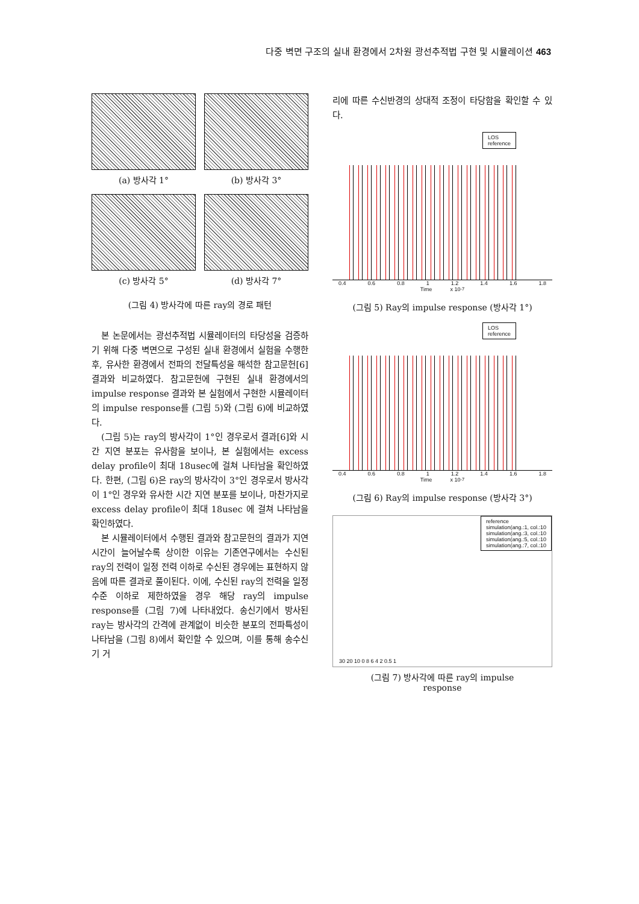다중 벽면 구조의 실내 환경에서 2차원 광선추적법 구현 및 시뮬레이션 463
(a) 방사각 1°
(b) 방사각 3°
(c) 방사각 5°
(d) 방사각 7°
(그림 4) 방사각에 따른 ray의 경로 패턴
본 논문에서는 광선추적법 시뮬레이터의 타당성을 검증하기 위해 다중 벽면으로 구성된 실내 환경에서 실험을 수행한 후, 유사한 환경에서 전파의 전달특성을 해석한 참고문헌[6] 결과와 비교하였다. 참고문헌에 구현된 실내 환경에서의 impulse response 결과와 본 실험에서 구현한 시뮬레이터의 impulse response를 (그림 5)와 (그림 6)에 비교하였다.
(그림 5)는 ray의 방사각이 1°인 경우로서 결과[6]와 시간 지연 분포는 유사함을 보이나, 본 실험에서는 excess delay profile이 최대 18usec에 걸쳐 나타남을 확인하였다. 한편, (그림 6)은 ray의 방사각이 3°인 경우로서 방사각이 1°인 경우와 유사한 시간 지연 분포를 보이나, 마찬가지로 excess delay profile이 최대 18usec 에 걸쳐 나타남을 확인하였다.
본 시뮬레이터에서 수행된 결과와 참고문헌의 결과가 지연시간이 늘어날수록 상이한 이유는 기존연구에서는 수신된 ray의 전력이 일정 전력 이하로 수신된 경우에는 표현하지 않음에 따른 결과로 풀이된다. 이에, 수신된 ray의 전력을 일정 수준 이하로 제한하였을 경우 해당 ray의 impulse response를 (그림 7)에 나타내었다. 송신기에서 방사된 ray는 방사각의 간격에 관계없이 비슷한 분포의 전파특성이 나타남을 (그림 8)에서 확인할 수 있으며, 이를 통해 송수신기 거
리에 따른 수신반경의 상대적 조정이 타당함을 확인할 수 있다.
LOS
reference
0.4 0.6 0.8 1 1.2 1.4 1.6 1.8
Time x 10<sup>-7</sup>
(그림 5) Ray의 impulse response (방사각 1°)
LOS
reference
0.4 0.6 0.8 1 1.2 1.4 1.6 1.8
Time x 10<sup>-7</sup>
(그림 6) Ray의 impulse response (방사각 3°)
reference
simulation(ang.:1, col.:10
simulation(ang.:3, col.:10
simulation(ang.:5, col.:10
simulation(ang.:7, col.:10
30 20 10 0 8 6 4 2 0.5 1
(그림 7) 방사각에 따른 ray의 impulse
response